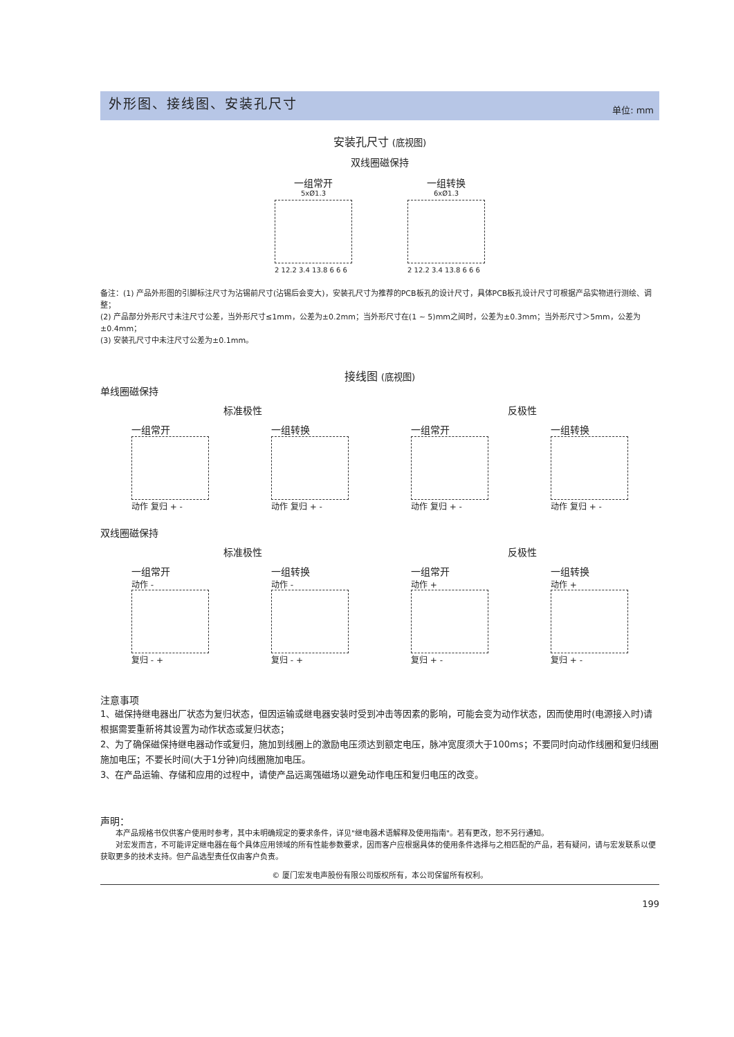外形图、接线图、安装孔尺寸
单位: mm
安装孔尺寸 (底视图)
双线圈磁保持
一组常开
5xØ1.3
2 12.2 3.4 13.8 6 6 6
一组转换
6xØ1.3
2 12.2 3.4 13.8 6 6 6
备注：(1) 产品外形图的引脚标注尺寸为沾锡前尺寸(沾锡后会变大)，安装孔尺寸为推荐的PCB板孔的设计尺寸，具体PCB板孔设计尺寸可根据产品实物进行测绘、调整；
(2) 产品部分外形尺寸未注尺寸公差，当外形尺寸≤1mm，公差为±0.2mm；当外形尺寸在(1 ~ 5)mm之间时，公差为±0.3mm；当外形尺寸＞5mm，公差为±0.4mm；
(3) 安装孔尺寸中未注尺寸公差为±0.1mm。
接线图 (底视图)
单线圈磁保持
标准极性 反极性
一组常开
动作 复归 + -
一组转换
动作 复归 + -
一组常开
动作 复归 + -
一组转换
动作 复归 + -
双线圈磁保持
标准极性 反极性
一组常开
动作 -
复归 - +
一组转换
动作 -
复归 - +
一组常开
动作 +
复归 + -
一组转换
动作 +
复归 + -
注意事项
1、磁保持继电器出厂状态为复归状态，但因运输或继电器安装时受到冲击等因素的影响，可能会变为动作状态，因而使用时(电源接入时)请根据需要重新将其设置为动作状态或复归状态；
2、为了确保磁保持继电器动作或复归，施加到线圈上的激励电压须达到额定电压，脉冲宽度须大于100ms；不要同时向动作线圈和复归线圈施加电压；不要长时间(大于1分钟)向线圈施加电压。
3、在产品运输、存储和应用的过程中，请使产品远离强磁场以避免动作电压和复归电压的改变。
声明：
　　本产品规格书仅供客户使用时参考，其中未明确规定的要求条件，详见"继电器术语解释及使用指南"。若有更改，恕不另行通知。
　　对宏发而言，不可能评定继电器在每个具体应用领域的所有性能参数要求，因而客户应根据具体的使用条件选择与之相匹配的产品，若有疑问，请与宏发联系以便获取更多的技术支持。但产品选型责任仅由客户负责。
© 厦门宏发电声股份有限公司版权所有，本公司保留所有权利。
199